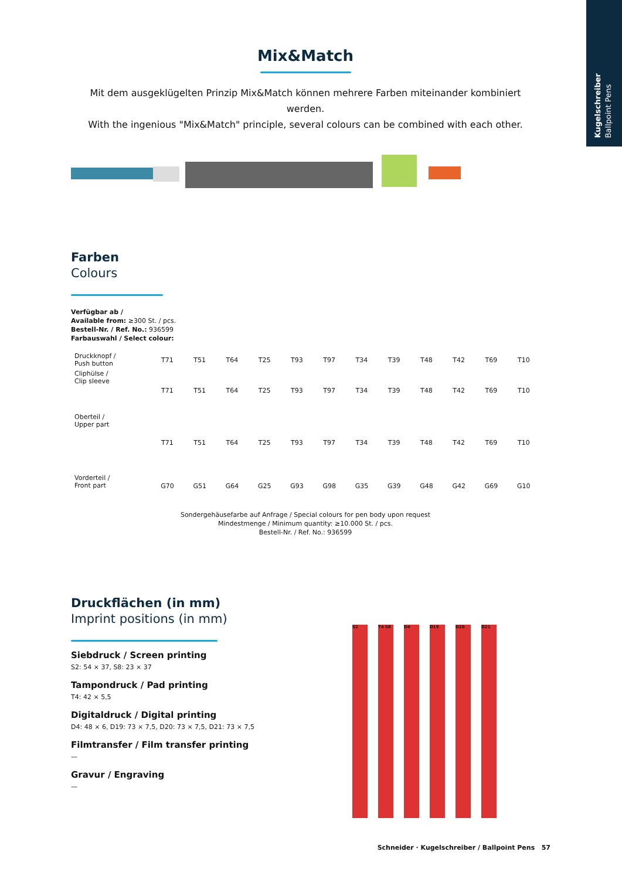Kugelschreiber
Ballpoint Pens
Mix&Match
Mit dem ausgeklügelten Prinzip Mix&Match können mehrere Farben miteinander kombiniert werden.
With the ingenious "Mix&Match" principle, several colours can be combined with each other.
Farben
Colours
Verfügbar ab /
Available from: ≥300 St. / pcs.
Bestell-Nr. / Ref. No.: 936599
Farbauswahl / Select colour:
| Druckknopf / Push button | T71 | T51 | T64 | T25 | T93 | T97 | T34 | T39 | T48 | T42 | T69 | T10 |
| Cliphülse / Clip sleeve | T71 | T51 | T64 | T25 | T93 | T97 | T34 | T39 | T48 | T42 | T69 | T10 |
| Oberteil / Upper part | T71 | T51 | T64 | T25 | T93 | T97 | T34 | T39 | T48 | T42 | T69 | T10 |
| Vorderteil / Front part | G70 | G51 | G64 | G25 | G93 | G98 | G35 | G39 | G48 | G42 | G69 | G10 |
Sondergehäusefarbe auf Anfrage / Special colours for pen body upon request
Mindestmenge / Minimum quantity: ≥10.000 St. / pcs.
Bestell-Nr. / Ref. No.: 936599
Druckflächen (in mm)
Imprint positions (in mm)
Siebdruck / Screen printing
S2: 54 × 37, S8: 23 × 37
Tampondruck / Pad printing
T4: 42 × 5,5
Digitaldruck / Digital printing
D4: 48 × 6, D19: 73 × 7,5, D20: 73 × 7,5, D21: 73 × 7,5
Filmtransfer / Film transfer printing
—
Gravur / Engraving
—
S2 T4 S8 D4 D19 D20 D21
Schneider · Kugelschreiber / Ballpoint Pens 57